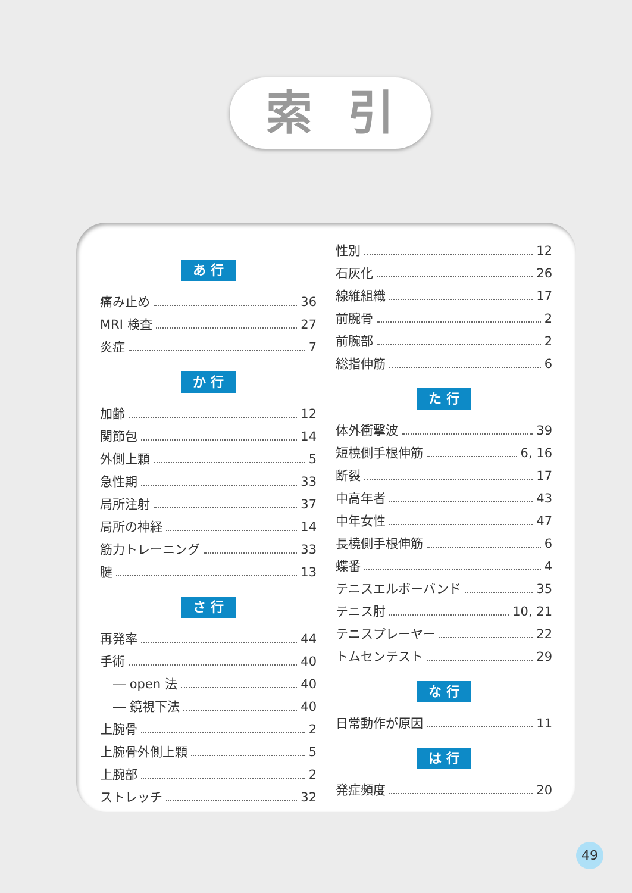索引
あ 行
痛み止め 36
MRI 検査 27
炎症 7
か 行
加齢 12
関節包 14
外側上顆 5
急性期 33
局所注射 37
局所の神経 14
筋力トレーニング 33
腱 13
さ 行
再発率 44
手術 40
― open 法 40
― 鏡視下法 40
上腕骨 2
上腕骨外側上顆 5
上腕部 2
ストレッチ 32
性別 12
石灰化 26
線維組織 17
前腕骨 2
前腕部 2
総指伸筋 6
た 行
体外衝撃波 39
短橈側手根伸筋 6, 16
断裂 17
中高年者 43
中年女性 47
長橈側手根伸筋 6
蝶番 4
テニスエルボーバンド 35
テニス肘 10, 21
テニスプレーヤー 22
トムセンテスト 29
な 行
日常動作が原因 11
は 行
発症頻度 20
49